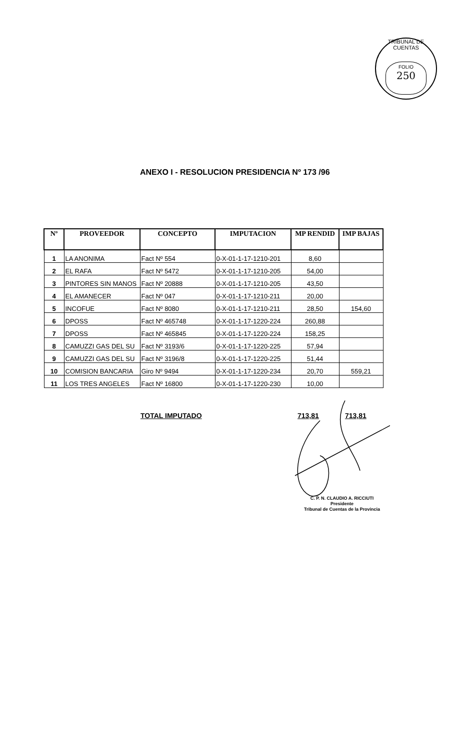TRIBUNAL DE CUENTAS
FOLIO
250
ANEXO I - RESOLUCION PRESIDENCIA Nº 173 /96
| Nº | PROVEEDOR | CONCEPTO | IMPUTACION | MP RENDID | IMP BAJAS |
| --- | --- | --- | --- | --- | --- |
| 1 | LA ANONIMA | Fact Nº 554 | 0-X-01-1-17-1210-201 | 8,60 | |
| 2 | EL RAFA | Fact Nº 5472 | 0-X-01-1-17-1210-205 | 54,00 | |
| 3 | PINTORES SIN MANOS | Fact Nº 20888 | 0-X-01-1-17-1210-205 | 43,50 | |
| 4 | EL AMANECER | Fact Nº 047 | 0-X-01-1-17-1210-211 | 20,00 | |
| 5 | INCOFUE | Fact Nº 8080 | 0-X-01-1-17-1210-211 | 28,50 | 154,60 |
| 6 | DPOSS | Fact Nº 465748 | 0-X-01-1-17-1220-224 | 260,88 | |
| 7 | DPOSS | Fact Nº 465845 | 0-X-01-1-17-1220-224 | 158,25 | |
| 8 | CAMUZZI GAS DEL SU | Fact Nº 3193/6 | 0-X-01-1-17-1220-225 | 57,94 | |
| 9 | CAMUZZI GAS DEL SU | Fact Nº 3196/8 | 0-X-01-1-17-1220-225 | 51,44 | |
| 10 | COMISION BANCARIA | Giro Nº 9494 | 0-X-01-1-17-1220-234 | 20,70 | 559,21 |
| 11 | LOS TRES ANGELES | Fact Nº 16800 | 0-X-01-1-17-1220-230 | 10,00 | |
TOTAL IMPUTADO 713,81 713,81
C. P. N. CLAUDIO A. RICCIUTI
Presidente
Tribunal de Cuentas de la Provincia